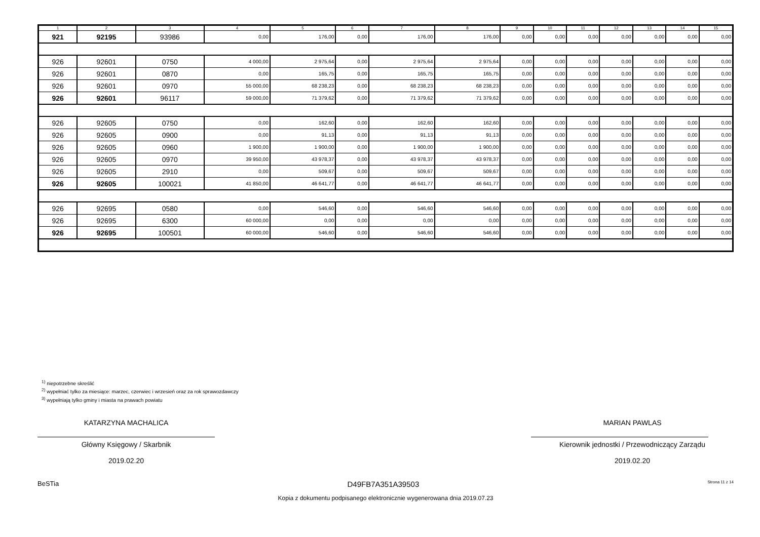| 1 | 2 | 3 | 4 | 5 | 6 | 7 | 8 | 9 | 10 | 11 | 12 | 13 | 14 | 15 |
| --- | --- | --- | --- | --- | --- | --- | --- | --- | --- | --- | --- | --- | --- | --- |
| 921 | 92195 | 93986 | 0,00 | 176,00 | 0,00 | 176,00 | 176,00 | 0,00 | 0,00 | 0,00 | 0,00 | 0,00 | 0,00 | 0,00 |
| 926 | 92601 | 0750 | 4 000,00 | 2 975,64 | 0,00 | 2 975,64 | 2 975,64 | 0,00 | 0,00 | 0,00 | 0,00 | 0,00 | 0,00 | 0,00 |
| 926 | 92601 | 0870 | 0,00 | 165,75 | 0,00 | 165,75 | 165,75 | 0,00 | 0,00 | 0,00 | 0,00 | 0,00 | 0,00 | 0,00 |
| 926 | 92601 | 0970 | 55 000,00 | 68 238,23 | 0,00 | 68 238,23 | 68 238,23 | 0,00 | 0,00 | 0,00 | 0,00 | 0,00 | 0,00 | 0,00 |
| 926 | 92601 | 96117 | 59 000,00 | 71 379,62 | 0,00 | 71 379,62 | 71 379,62 | 0,00 | 0,00 | 0,00 | 0,00 | 0,00 | 0,00 | 0,00 |
| 926 | 92605 | 0750 | 0,00 | 162,60 | 0,00 | 162,60 | 162,60 | 0,00 | 0,00 | 0,00 | 0,00 | 0,00 | 0,00 | 0,00 |
| 926 | 92605 | 0900 | 0,00 | 91,13 | 0,00 | 91,13 | 91,13 | 0,00 | 0,00 | 0,00 | 0,00 | 0,00 | 0,00 | 0,00 |
| 926 | 92605 | 0960 | 1 900,00 | 1 900,00 | 0,00 | 1 900,00 | 1 900,00 | 0,00 | 0,00 | 0,00 | 0,00 | 0,00 | 0,00 | 0,00 |
| 926 | 92605 | 0970 | 39 950,00 | 43 978,37 | 0,00 | 43 978,37 | 43 978,37 | 0,00 | 0,00 | 0,00 | 0,00 | 0,00 | 0,00 | 0,00 |
| 926 | 92605 | 2910 | 0,00 | 509,67 | 0,00 | 509,67 | 509,67 | 0,00 | 0,00 | 0,00 | 0,00 | 0,00 | 0,00 | 0,00 |
| 926 | 92605 | 100021 | 41 850,00 | 46 641,77 | 0,00 | 46 641,77 | 46 641,77 | 0,00 | 0,00 | 0,00 | 0,00 | 0,00 | 0,00 | 0,00 |
| 926 | 92695 | 0580 | 0,00 | 546,60 | 0,00 | 546,60 | 546,60 | 0,00 | 0,00 | 0,00 | 0,00 | 0,00 | 0,00 | 0,00 |
| 926 | 92695 | 6300 | 60 000,00 | 0,00 | 0,00 | 0,00 | 0,00 | 0,00 | 0,00 | 0,00 | 0,00 | 0,00 | 0,00 | 0,00 |
| 926 | 92695 | 100501 | 60 000,00 | 546,60 | 0,00 | 546,60 | 546,60 | 0,00 | 0,00 | 0,00 | 0,00 | 0,00 | 0,00 | 0,00 |
<sup>1)</sup> niepotrzebne skreślić
<sup>2)</sup> wypełniać tylko za miesiące: marzec, czerwiec i wrzesień oraz za rok sprawozdawczy
<sup>3)</sup> wypełniają tylko gminy i miasta na prawach powiatu
KATARZYNA MACHALICA
Główny Księgowy / Skarbnik
2019.02.20
MARIAN PAWLAS
Kierownik jednostki / Przewodniczący Zarządu
2019.02.20
BeSTia D49FB7A351A39503 Strona 11 z 14
Kopia z dokumentu podpisanego elektronicznie wygenerowana dnia 2019.07.23